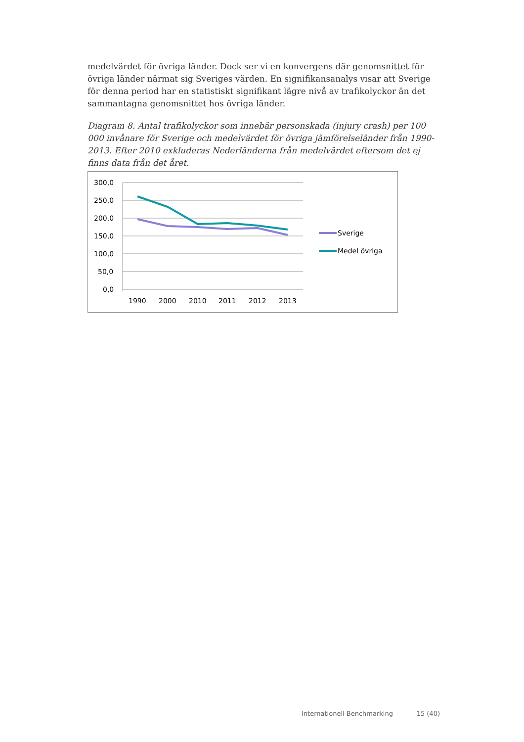medelvärdet för övriga länder. Dock ser vi en konvergens där genomsnittet för övriga länder närmat sig Sveriges värden. En signifikansanalys visar att Sverige för denna period har en statistiskt signifikant lägre nivå av trafikolyckor än det sammantagna genomsnittet hos övriga länder.
Diagram 8. Antal trafikolyckor som innebär personskada (injury crash) per 100 000 invånare för Sverige och medelvärdet för övriga jämförelseländer från 1990-2013. Efter 2010 exkluderas Nederländerna från medelvärdet eftersom det ej finns data från det året.
300,0
250,0
200,0
150,0
100,0
50,0
0,0
1990
2000
2010
2011
2012
2013
Sverige
Medel övriga
Internationell Benchmarking 15 (40)